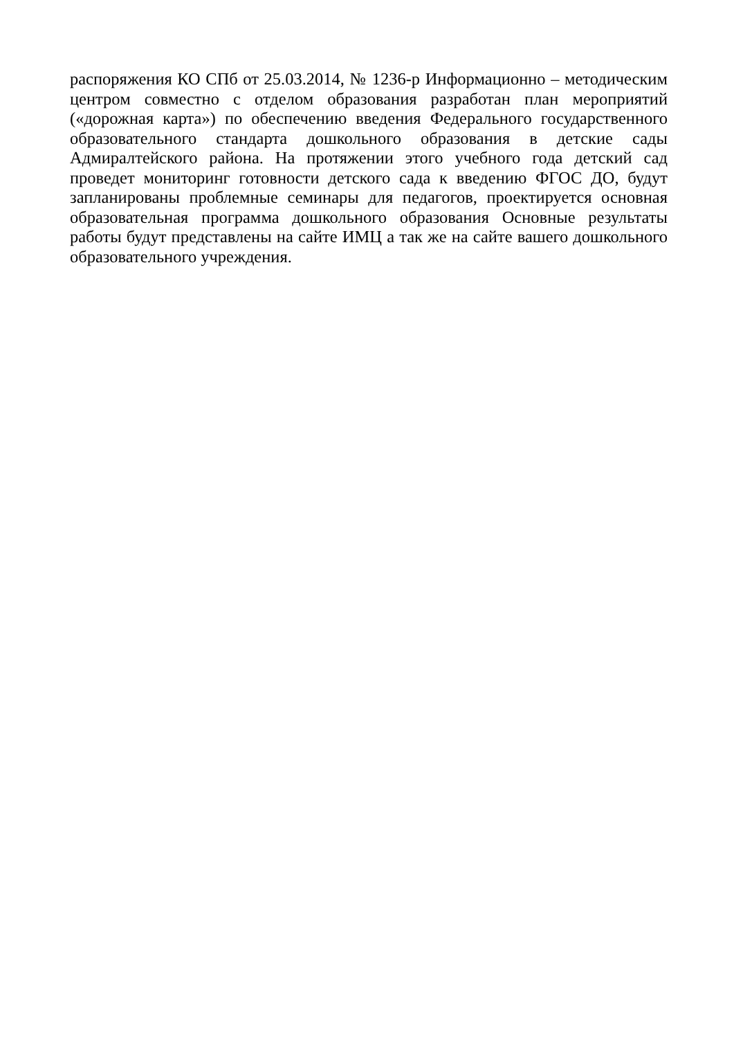распоряжения КО СПб от 25.03.2014, № 1236-р Информационно – методическим центром совместно с отделом образования разработан план мероприятий («дорожная карта») по обеспечению введения Федерального государственного образовательного стандарта дошкольного образования в детские сады Адмиралтейского района. На протяжении этого учебного года детский сад проведет мониторинг готовности детского сада к введению ФГОС ДО, будут запланированы проблемные семинары для педагогов, проектируется основная образовательная программа дошкольного образования Основные результаты работы будут представлены на сайте ИМЦ а так же на сайте вашего дошкольного образовательного учреждения.